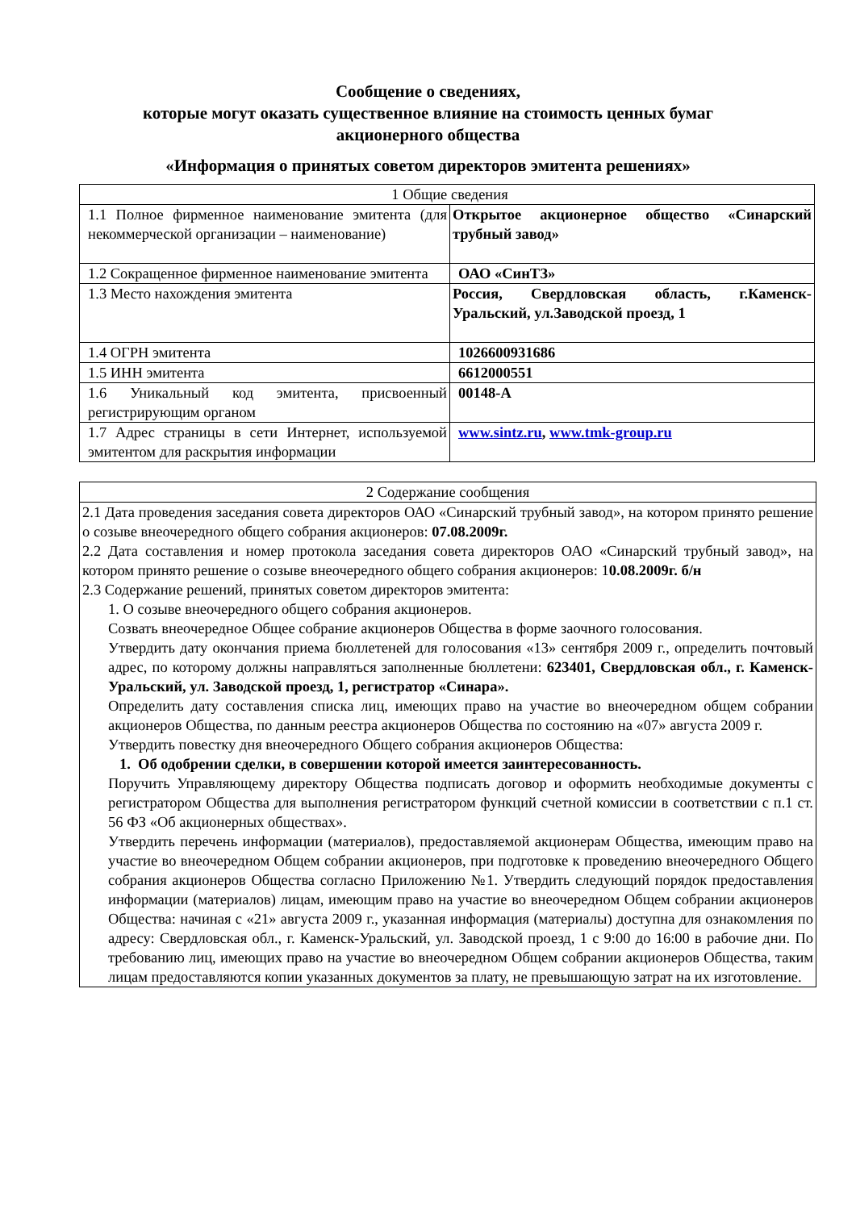Сообщение о сведениях,
которые могут оказать существенное влияние на стоимость ценных бумаг
акционерного общества
«Информация о принятых советом директоров эмитента решениях»
| 1 Общие сведения | |
| 1.1 Полное фирменное наименование эмитента (для некоммерческой организации – наименование) | Открытое акционерное общество «Синарский трубный завод» |
| 1.2 Сокращенное фирменное наименование эмитента | ОАО «СинТЗ» |
| 1.3 Место нахождения эмитента | Россия, Свердловская область, г.Каменск-Уральский, ул.Заводской проезд, 1 |
| 1.4 ОГРН эмитента | 1026600931686 |
| 1.5 ИНН эмитента | 6612000551 |
| 1.6 Уникальный код эмитента, присвоенный регистрирующим органом | 00148-A |
| 1.7 Адрес страницы в сети Интернет, используемой эмитентом для раскрытия информации | www.sintz.ru , www.tmk-group.ru |
| 2 Содержание сообщения |
| 2.1 Дата проведения заседания совета директоров ОАО «Синарский трубный завод», на котором принято решение о созыве внеочередного общего собрания акционеров: 07.08.2009г. 2.2 Дата составления и номер протокола заседания совета директоров ОАО «Синарский трубный завод», на котором принято решение о созыве внеочередного общего собрания акционеров: 1 0.08.2009г. б/н 2.3 Содержание решений, принятых советом директоров эмитента: 1. О созыве внеочередного общего собрания акционеров. Созвать внеочередное Общее собрание акционеров Общества в форме заочного голосования. Утвердить дату окончания приема бюллетеней для голосования «13» сентября 2009 г., определить почтовый адрес, по которому должны направляться заполненные бюллетени: 623401, Свердловская обл., г. Каменск-Уральский, ул. Заводской проезд, 1, регистратор «Синара». Определить дату составления списка лиц, имеющих право на участие во внеочередном общем собрании акционеров Общества, по данным реестра акционеров Общества по состоянию на «07» августа 2009 г. Утвердить повестку дня внеочередного Общего собрания акционеров Общества: 1. Об одобрении сделки, в совершении которой имеется заинтересованность. Поручить Управляющему директору Общества подписать договор и оформить необходимые документы с регистратором Общества для выполнения регистратором функций счетной комиссии в соответствии с п.1 ст. 56 ФЗ «Об акционерных обществах». Утвердить перечень информации (материалов), предоставляемой акционерам Общества, имеющим право на участие во внеочередном Общем собрании акционеров, при подготовке к проведению внеочередного Общего собрания акционеров Общества согласно Приложению №1. Утвердить следующий порядок предоставления информации (материалов) лицам, имеющим право на участие во внеочередном Общем собрании акционеров Общества: начиная с «21» августа 2009 г., указанная информация (материалы) доступна для ознакомления по адресу: Свердловская обл., г. Каменск-Уральский, ул. Заводской проезд, 1 с 9:00 до 16:00 в рабочие дни. По требованию лиц, имеющих право на участие во внеочередном Общем собрании акционеров Общества, таким лицам предоставляются копии указанных документов за плату, не превышающую затрат на их изготовление. |